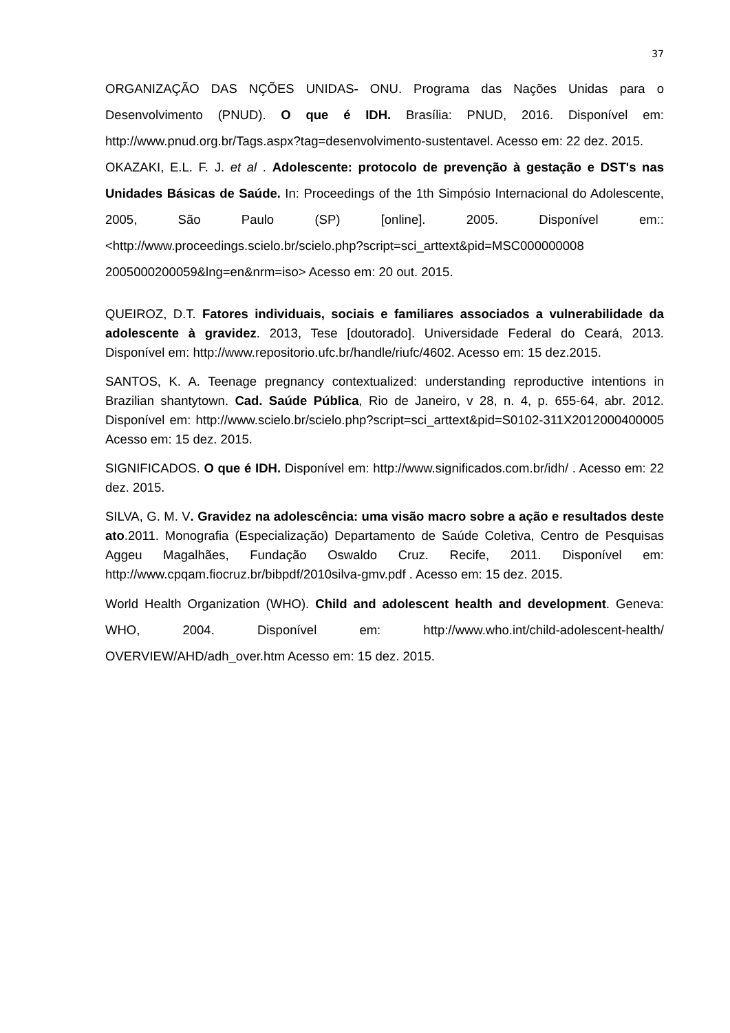37
ORGANIZAÇÃO DAS NÇÕES UNIDAS- ONU. Programa das Nações Unidas para o Desenvolvimento (PNUD). O que é IDH. Brasília: PNUD, 2016. Disponível em: http://www.pnud.org.br/Tags.aspx?tag=desenvolvimento-sustentavel. Acesso em: 22 dez. 2015.
OKAZAKI, E.L. F. J. et al . Adolescente: protocolo de prevenção à gestação e DST's nas Unidades Básicas de Saúde. In: Proceedings of the 1th Simpósio Internacional do Adolescente, 2005, São Paulo (SP) [online]. 2005. Disponível em:: <http://www.proceedings.scielo.br/scielo.php?script=sci_arttext&pid=MSC000000008 2005000200059&lng=en&nrm=iso> Acesso em: 20 out. 2015.
QUEIROZ, D.T. Fatores individuais, sociais e familiares associados a vulnerabilidade da adolescente à gravidez. 2013, Tese [doutorado]. Universidade Federal do Ceará, 2013. Disponível em: http://www.repositorio.ufc.br/handle/riufc/4602. Acesso em: 15 dez.2015.
SANTOS, K. A. Teenage pregnancy contextualized: understanding reproductive intentions in Brazilian shantytown. Cad. Saúde Pública, Rio de Janeiro, v 28, n. 4, p. 655-64, abr. 2012. Disponível em: http://www.scielo.br/scielo.php?script=sci_arttext&pid=S0102-311X2012000400005 Acesso em: 15 dez. 2015.
SIGNIFICADOS. O que é IDH. Disponível em: http://www.significados.com.br/idh/ . Acesso em: 22 dez. 2015.
SILVA, G. M. V. Gravidez na adolescência: uma visão macro sobre a ação e resultados deste ato.2011. Monografia (Especialização) Departamento de Saúde Coletiva, Centro de Pesquisas Aggeu Magalhães, Fundação Oswaldo Cruz. Recife, 2011. Disponível em: http://www.cpqam.fiocruz.br/bibpdf/2010silva-gmv.pdf . Acesso em: 15 dez. 2015.
World Health Organization (WHO). Child and adolescent health and development. Geneva: WHO, 2004. Disponível em: http://www.who.int/child-adolescent-health/ OVERVIEW/AHD/adh_over.htm Acesso em: 15 dez. 2015.